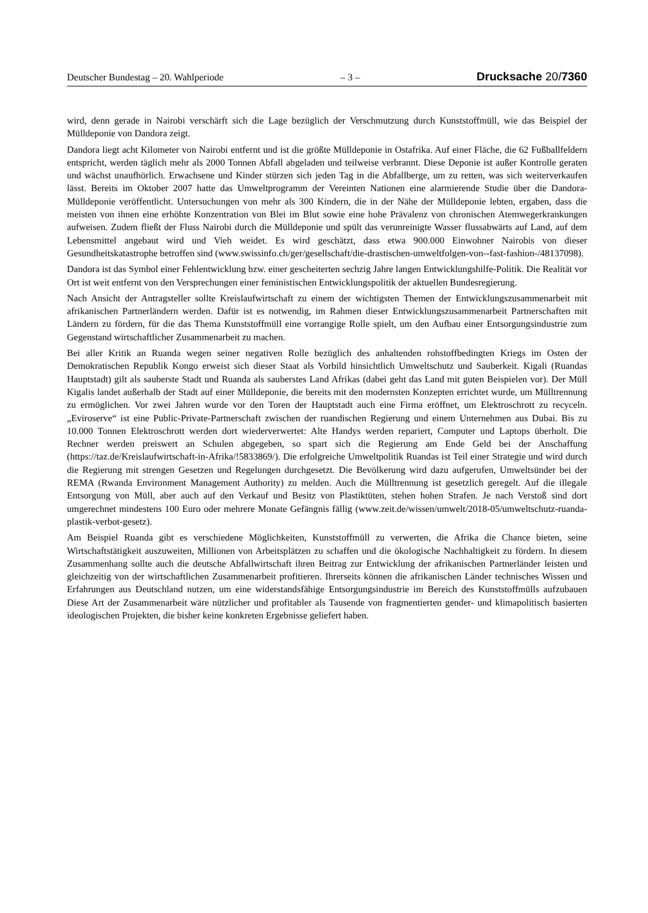Deutscher Bundestag – 20. Wahlperiode – 3 – Drucksache 20/7360
wird, denn gerade in Nairobi verschärft sich die Lage bezüglich der Verschmutzung durch Kunststoffmüll, wie das Beispiel der Mülldeponie von Dandora zeigt.
Dandora liegt acht Kilometer von Nairobi entfernt und ist die größte Mülldeponie in Ostafrika. Auf einer Fläche, die 62 Fußballfeldern entspricht, werden täglich mehr als 2000 Tonnen Abfall abgeladen und teilweise verbrannt. Diese Deponie ist außer Kontrolle geraten und wächst unaufhörlich. Erwachsene und Kinder stürzen sich jeden Tag in die Abfallberge, um zu retten, was sich weiterverkaufen lässt. Bereits im Oktober 2007 hatte das Umweltprogramm der Vereinten Nationen eine alarmierende Studie über die Dandora-Mülldeponie veröffentlicht. Untersuchungen von mehr als 300 Kindern, die in der Nähe der Mülldeponie lebten, ergaben, dass die meisten von ihnen eine erhöhte Konzentration von Blei im Blut sowie eine hohe Prävalenz von chronischen Atemwegerkrankungen aufweisen. Zudem fließt der Fluss Nairobi durch die Mülldeponie und spült das verunreinigte Wasser flussabwärts auf Land, auf dem Lebensmittel angebaut wird und Vieh weidet. Es wird geschätzt, dass etwa 900.000 Einwohner Nairobis von dieser Gesundheitskatastrophe betroffen sind (www.swissinfo.ch/ger/gesellschaft/die-drastischen-umweltfolgen-von--fast-fashion-/48137098).
Dandora ist das Symbol einer Fehlentwicklung bzw. einer gescheiterten sechzig Jahre langen Entwicklungshilfe-Politik. Die Realität vor Ort ist weit entfernt von den Versprechungen einer feministischen Entwicklungspolitik der aktuellen Bundesregierung.
Nach Ansicht der Antragsteller sollte Kreislaufwirtschaft zu einem der wichtigsten Themen der Entwicklungszusammenarbeit mit afrikanischen Partnerländern werden. Dafür ist es notwendig, im Rahmen dieser Entwicklungszusammenarbeit Partnerschaften mit Ländern zu fördern, für die das Thema Kunststoffmüll eine vorrangige Rolle spielt, um den Aufbau einer Entsorgungsindustrie zum Gegenstand wirtschaftlicher Zusammenarbeit zu machen.
Bei aller Kritik an Ruanda wegen seiner negativen Rolle bezüglich des anhaltenden rohstoffbedingten Kriegs im Osten der Demokratischen Republik Kongo erweist sich dieser Staat als Vorbild hinsichtlich Umweltschutz und Sauberkeit. Kigali (Ruandas Hauptstadt) gilt als sauberste Stadt und Ruanda als sauberstes Land Afrikas (dabei geht das Land mit guten Beispielen vor). Der Müll Kigalis landet außerhalb der Stadt auf einer Mülldeponie, die bereits mit den modernsten Konzepten errichtet wurde, um Mülltrennung zu ermöglichen. Vor zwei Jahren wurde vor den Toren der Hauptstadt auch eine Firma eröffnet, um Elektroschrott zu recyceln. „Eviroserve“ ist eine Public-Private-Partnerschaft zwischen der ruandischen Regierung und einem Unternehmen aus Dubai. Bis zu 10.000 Tonnen Elektroschrott werden dort wiederverwertet: Alte Handys werden repariert, Computer und Laptops überholt. Die Rechner werden preiswert an Schulen abgegeben, so spart sich die Regierung am Ende Geld bei der Anschaffung (https://taz.de/Kreislaufwirtschaft-in-Afrika/!5833869/). Die erfolgreiche Umweltpolitik Ruandas ist Teil einer Strategie und wird durch die Regierung mit strengen Gesetzen und Regelungen durchgesetzt. Die Bevölkerung wird dazu aufgerufen, Umweltsünder bei der REMA (Rwanda Environment Management Authority) zu melden. Auch die Mülltrennung ist gesetzlich geregelt. Auf die illegale Entsorgung von Müll, aber auch auf den Verkauf und Besitz von Plastiktüten, stehen hohen Strafen. Je nach Verstoß sind dort umgerechnet mindestens 100 Euro oder mehrere Monate Gefängnis fällig (www.zeit.de/wissen/umwelt/2018-05/umweltschutz-ruanda-plastik-verbot-gesetz).
Am Beispiel Ruanda gibt es verschiedene Möglichkeiten, Kunststoffmüll zu verwerten, die Afrika die Chance bieten, seine Wirtschaftstätigkeit auszuweiten, Millionen von Arbeitsplätzen zu schaffen und die ökologische Nachhaltigkeit zu fördern. In diesem Zusammenhang sollte auch die deutsche Abfallwirtschaft ihren Beitrag zur Entwicklung der afrikanischen Partnerländer leisten und gleichzeitig von der wirtschaftlichen Zusammenarbeit profitieren. Ihrerseits können die afrikanischen Länder technisches Wissen und Erfahrungen aus Deutschland nutzen, um eine widerstandsfähige Entsorgungsindustrie im Bereich des Kunststoffmülls aufzubauen Diese Art der Zusammenarbeit wäre nützlicher und profitabler als Tausende von fragmentierten gender- und klimapolitisch basierten ideologischen Projekten, die bisher keine konkreten Ergebnisse geliefert haben.